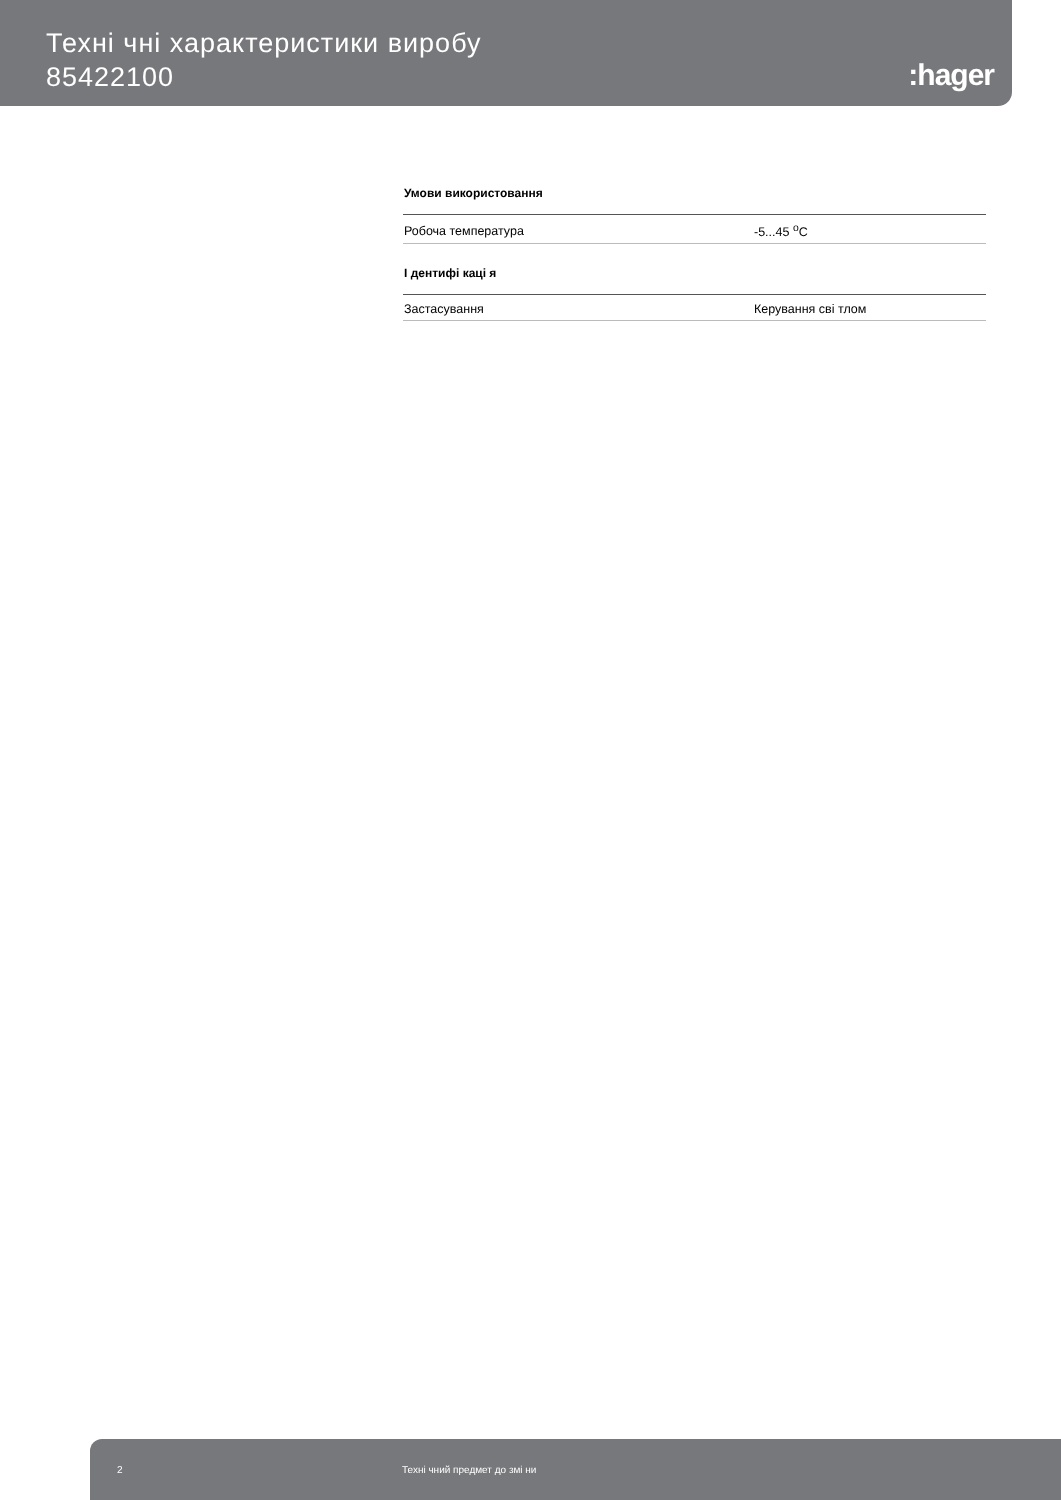Техні чні характеристики виробу
85422100
:hager
Умови використовання
| Робоча температура | -5...45 <sup>о</sup>C |
І дентифі каці я
| Застасування | Керування сві тлом |
2 Техні чний предмет до змі ни